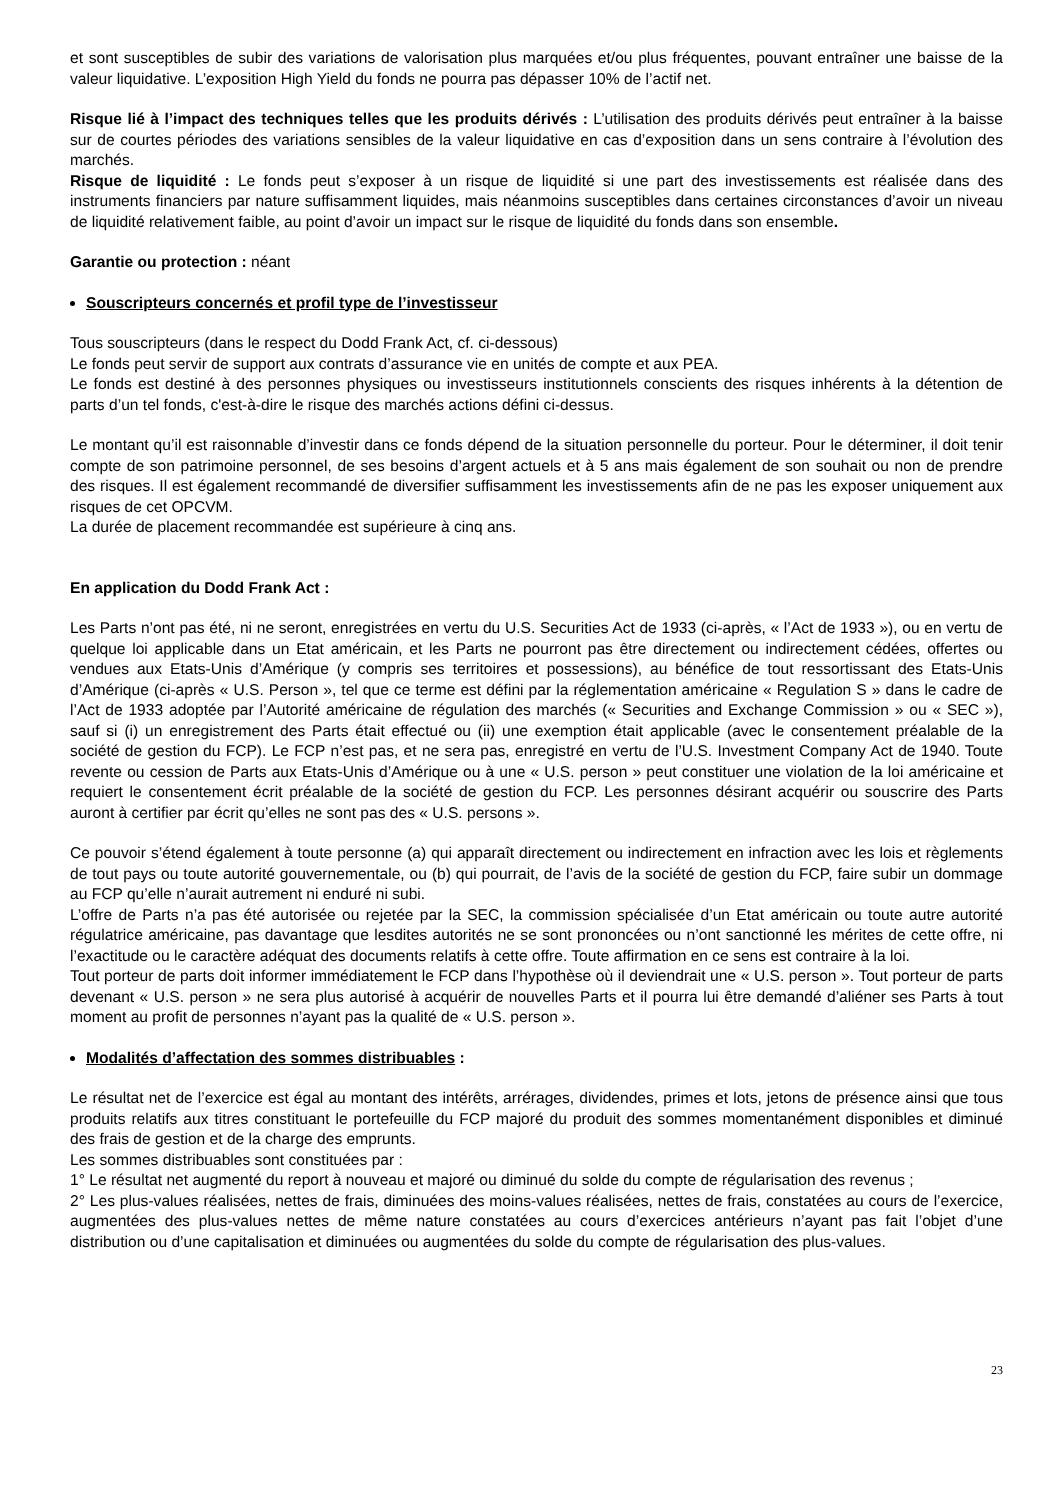et sont susceptibles de subir des variations de valorisation plus marquées et/ou plus fréquentes, pouvant entraîner une baisse de la valeur liquidative. L’exposition High Yield du fonds ne pourra pas dépasser 10% de l’actif net.
Risque lié à l’impact des techniques telles que les produits dérivés : L’utilisation des produits dérivés peut entraîner à la baisse sur de courtes périodes des variations sensibles de la valeur liquidative en cas d’exposition dans un sens contraire à l’évolution des marchés.
Risque de liquidité : Le fonds peut s’exposer à un risque de liquidité si une part des investissements est réalisée dans des instruments financiers par nature suffisamment liquides, mais néanmoins susceptibles dans certaines circonstances d’avoir un niveau de liquidité relativement faible, au point d’avoir un impact sur le risque de liquidité du fonds dans son ensemble.
Garantie ou protection : néant
Souscripteurs concernés et profil type de l’investisseur
Tous souscripteurs (dans le respect du Dodd Frank Act, cf. ci-dessous)
Le fonds peut servir de support aux contrats d’assurance vie en unités de compte et aux PEA.
Le fonds est destiné à des personnes physiques ou investisseurs institutionnels conscients des risques inhérents à la détention de parts d’un tel fonds, c'est-à-dire le risque des marchés actions défini ci-dessus.
Le montant qu’il est raisonnable d’investir dans ce fonds dépend de la situation personnelle du porteur. Pour le déterminer, il doit tenir compte de son patrimoine personnel, de ses besoins d’argent actuels et à 5 ans mais également de son souhait ou non de prendre des risques. Il est également recommandé de diversifier suffisamment les investissements afin de ne pas les exposer uniquement aux risques de cet OPCVM.
La durée de placement recommandée est supérieure à cinq ans.
En application du Dodd Frank Act :
Les Parts n’ont pas été, ni ne seront, enregistrées en vertu du U.S. Securities Act de 1933 (ci-après, « l’Act de 1933 »), ou en vertu de quelque loi applicable dans un Etat américain, et les Parts ne pourront pas être directement ou indirectement cédées, offertes ou vendues aux Etats-Unis d’Amérique (y compris ses territoires et possessions), au bénéfice de tout ressortissant des Etats-Unis d’Amérique (ci-après « U.S. Person », tel que ce terme est défini par la réglementation américaine « Regulation S » dans le cadre de l’Act de 1933 adoptée par l’Autorité américaine de régulation des marchés (« Securities and Exchange Commission » ou « SEC »), sauf si (i) un enregistrement des Parts était effectué ou (ii) une exemption était applicable (avec le consentement préalable de la société de gestion du FCP). Le FCP n’est pas, et ne sera pas, enregistré en vertu de l’U.S. Investment Company Act de 1940. Toute revente ou cession de Parts aux Etats-Unis d’Amérique ou à une « U.S. person » peut constituer une violation de la loi américaine et requiert le consentement écrit préalable de la société de gestion du FCP. Les personnes désirant acquérir ou souscrire des Parts auront à certifier par écrit qu’elles ne sont pas des « U.S. persons ».
Ce pouvoir s’étend également à toute personne (a) qui apparaît directement ou indirectement en infraction avec les lois et règlements de tout pays ou toute autorité gouvernementale, ou (b) qui pourrait, de l’avis de la société de gestion du FCP, faire subir un dommage au FCP qu’elle n’aurait autrement ni enduré ni subi.
L’offre de Parts n’a pas été autorisée ou rejetée par la SEC, la commission spécialisée d’un Etat américain ou toute autre autorité régulatrice américaine, pas davantage que lesdites autorités ne se sont prononcées ou n’ont sanctionné les mérites de cette offre, ni l’exactitude ou le caractère adéquat des documents relatifs à cette offre. Toute affirmation en ce sens est contraire à la loi.
Tout porteur de parts doit informer immédiatement le FCP dans l’hypothèse où il deviendrait une « U.S. person ». Tout porteur de parts devenant « U.S. person » ne sera plus autorisé à acquérir de nouvelles Parts et il pourra lui être demandé d’aliéner ses Parts à tout moment au profit de personnes n’ayant pas la qualité de « U.S. person ».
Modalités d’affectation des sommes distribuables :
Le résultat net de l’exercice est égal au montant des intérêts, arrérages, dividendes, primes et lots, jetons de présence ainsi que tous produits relatifs aux titres constituant le portefeuille du FCP majoré du produit des sommes momentanément disponibles et diminué des frais de gestion et de la charge des emprunts.
Les sommes distribuables sont constituées par :
1° Le résultat net augmenté du report à nouveau et majoré ou diminué du solde du compte de régularisation des revenus ;
2° Les plus-values réalisées, nettes de frais, diminuées des moins-values réalisées, nettes de frais, constatées au cours de l’exercice, augmentées des plus-values nettes de même nature constatées au cours d’exercices antérieurs n’ayant pas fait l’objet d’une distribution ou d’une capitalisation et diminuées ou augmentées du solde du compte de régularisation des plus-values.
23